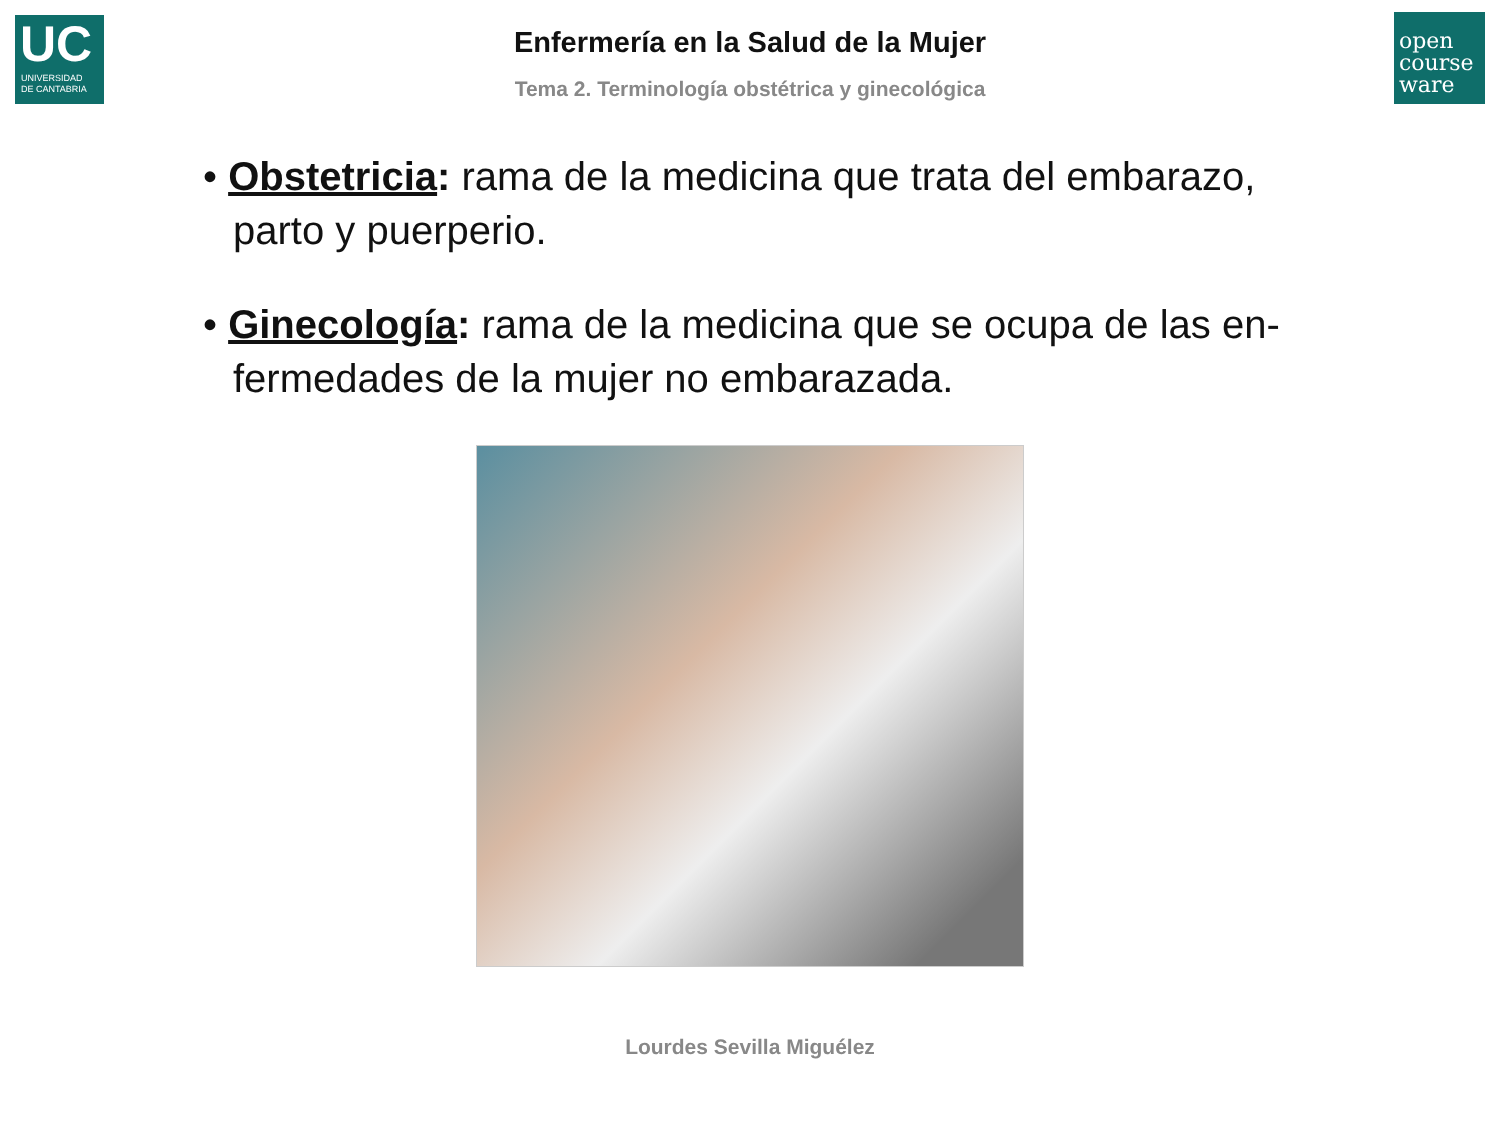UC
UNIVERSIDAD
DE CANTABRIA
open
course
ware
Enfermería en la Salud de la Mujer
Tema 2. Terminología obstétrica y ginecológica
• Obstetricia: rama de la medicina que trata del embarazo, parto y puerperio.
• Ginecología: rama de la medicina que se ocupa de las en-fermedades de la mujer no embarazada.
Lourdes Sevilla Miguélez